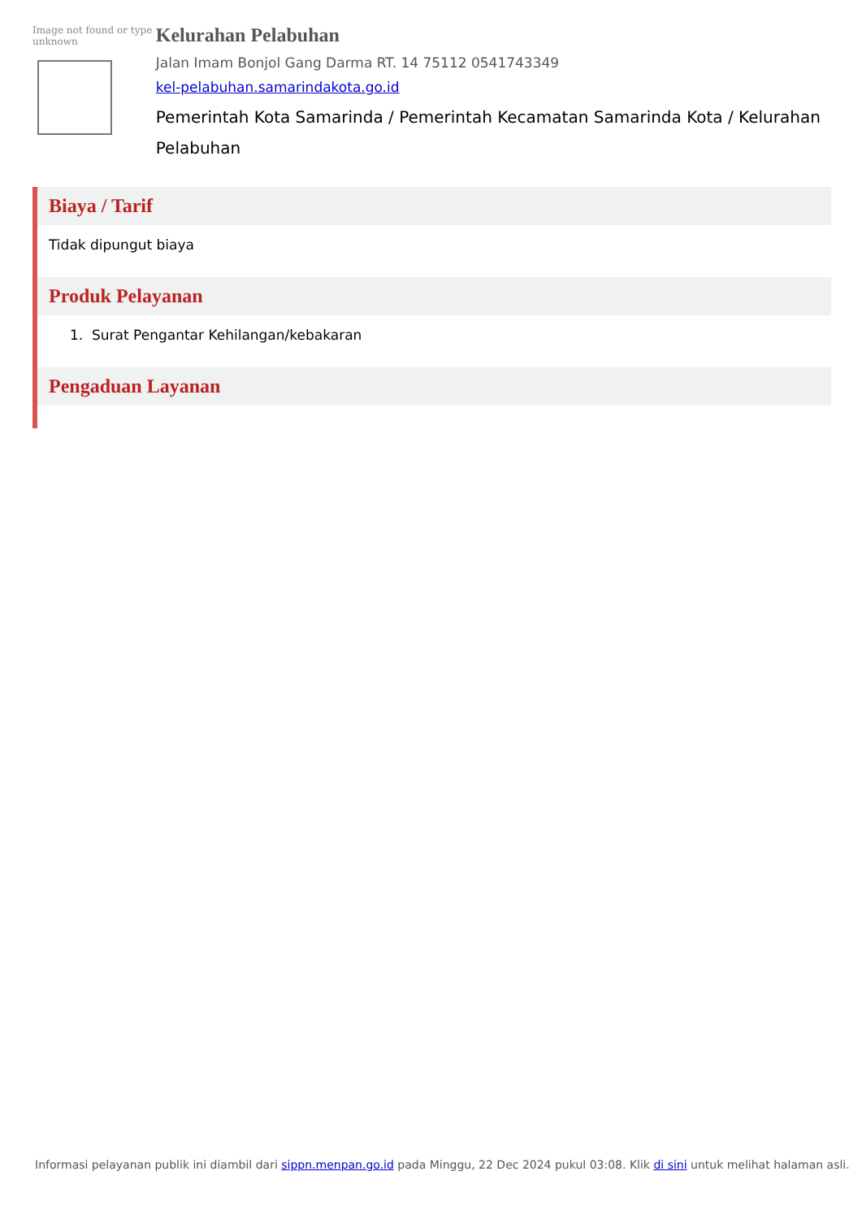Image not found or type unknown
Kelurahan Pelabuhan
Jalan Imam Bonjol Gang Darma RT. 14 75112 0541743349
kel-pelabuhan.samarindakota.go.id
Pemerintah Kota Samarinda / Pemerintah Kecamatan Samarinda Kota / Kelurahan Pelabuhan
Biaya / Tarif
Tidak dipungut biaya
Produk Pelayanan
1. Surat Pengantar Kehilangan/kebakaran
Pengaduan Layanan
Informasi pelayanan publik ini diambil dari sippn.menpan.go.id pada Minggu, 22 Dec 2024 pukul 03:08. Klik di sini untuk melihat halaman asli.